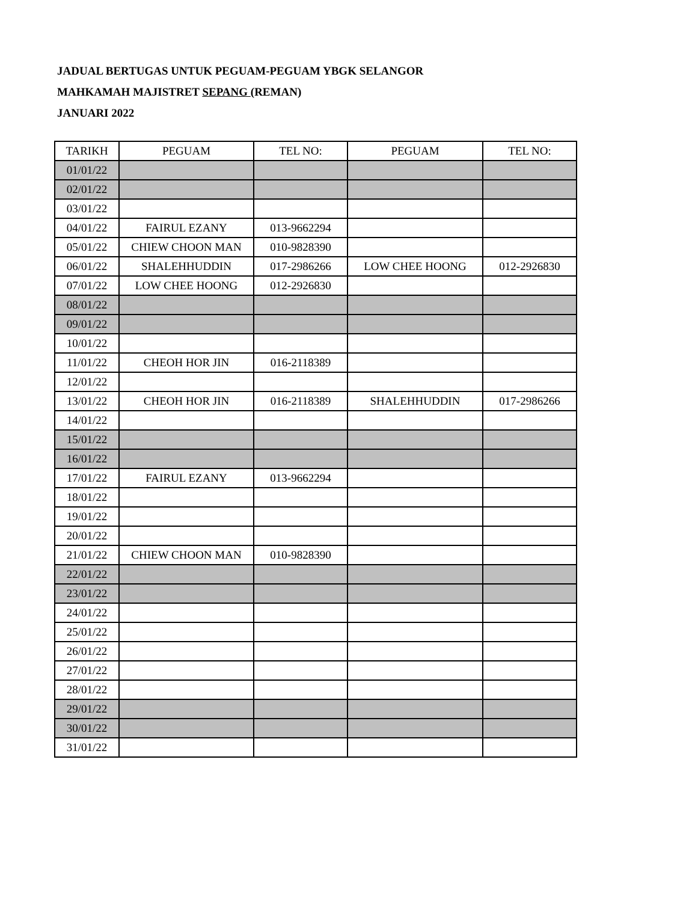JADUAL BERTUGAS UNTUK PEGUAM-PEGUAM YBGK SELANGOR
MAHKAMAH MAJISTRET SEPANG (REMAN)
JANUARI 2022
| TARIKH | PEGUAM | TEL NO: | PEGUAM | TEL NO: |
| 01/01/22 | | | | |
| 02/01/22 | | | | |
| 03/01/22 | | | | |
| 04/01/22 | FAIRUL EZANY | 013-9662294 | | |
| 05/01/22 | CHIEW CHOON MAN | 010-9828390 | | |
| 06/01/22 | SHALEHHUDDIN | 017-2986266 | LOW CHEE HOONG | 012-2926830 |
| 07/01/22 | LOW CHEE HOONG | 012-2926830 | | |
| 08/01/22 | | | | |
| 09/01/22 | | | | |
| 10/01/22 | | | | |
| 11/01/22 | CHEOH HOR JIN | 016-2118389 | | |
| 12/01/22 | | | | |
| 13/01/22 | CHEOH HOR JIN | 016-2118389 | SHALEHHUDDIN | 017-2986266 |
| 14/01/22 | | | | |
| 15/01/22 | | | | |
| 16/01/22 | | | | |
| 17/01/22 | FAIRUL EZANY | 013-9662294 | | |
| 18/01/22 | | | | |
| 19/01/22 | | | | |
| 20/01/22 | | | | |
| 21/01/22 | CHIEW CHOON MAN | 010-9828390 | | |
| 22/01/22 | | | | |
| 23/01/22 | | | | |
| 24/01/22 | | | | |
| 25/01/22 | | | | |
| 26/01/22 | | | | |
| 27/01/22 | | | | |
| 28/01/22 | | | | |
| 29/01/22 | | | | |
| 30/01/22 | | | | |
| 31/01/22 | | | | |